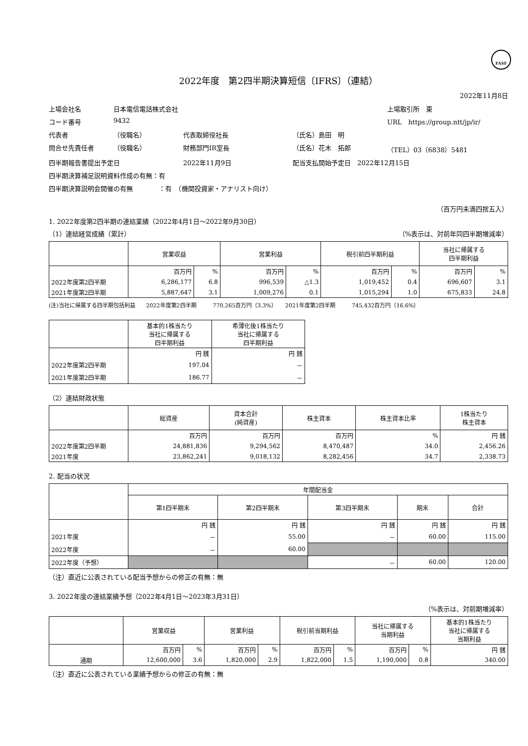FASF
2022年度　第2四半期決算短信〔IFRS〕（連結）
2022年11月8日
上場会社名 日本電信電話株式会社 上場取引所　東 コード番号 9432 URL　https://group.ntt/jp/ir/ 代表者 （役職名） 代表取締役社長 （氏名）島田　明 問合せ先責任者 （役職名） 財務部門IR室長 （氏名）花木　拓郎 （TEL）03（6838）5481 四半期報告書提出予定日 2022年11月9日 配当支払開始予定日　2022年12月15日 四半期決算補足説明資料作成の有無：有 四半期決算説明会開催の有無　　　　：有　（機関投資家・アナリスト向け）
（百万円未満四捨五入）
1. 2022年度第2四半期の連結業績（2022年4月1日～2022年9月30日）
（1）連結経営成績（累計） （%表示は、対前年同四半期増減率）
| | 営業収益 | | 営業利益 | | 税引前四半期利益 | | 当社に帰属する 四半期利益 | |
| --- | --- | --- | --- | --- | --- | --- | --- | --- |
| | 百万円 | % | 百万円 | % | 百万円 | % | 百万円 | % |
| 2022年度第2四半期 | 6,286,177 | 6.8 | 996,539 | △1.3 | 1,019,452 | 0.4 | 696,607 | 3.1 |
| 2021年度第2四半期 | 5,887,647 | 3.1 | 1,009,276 | 0.1 | 1,015,294 | 1.0 | 675,833 | 24.8 |
(注)当社に帰属する四半期包括利益　　2022年度第2四半期　　　770,265百万円（3.3%）　　2021年度第2四半期　　　745,432百万円（16.6%）
| | 基本的1株当たり 当社に帰属する 四半期利益 | 希薄化後1株当たり 当社に帰属する 四半期利益 |
| --- | --- | --- |
| | 円 銭 | 円 銭 |
| 2022年度第2四半期 | 197.04 | － |
| 2021年度第2四半期 | 186.77 | － |
（2）連結財政状態
| | 総資産 | 資本合計 (純資産) | 株主資本 | 株主資本比率 | 1株当たり 株主資本 |
| --- | --- | --- | --- | --- | --- |
| | 百万円 | 百万円 | 百万円 | % | 円 銭 |
| 2022年度第2四半期 | 24,881,836 | 9,294,562 | 8,470,487 | 34.0 | 2,456.26 |
| 2021年度 | 23,862,241 | 9,018,132 | 8,282,456 | 34.7 | 2,338.73 |
2. 配当の状況
| | 年間配当金 | | | | |
| --- | --- | --- | --- | --- | --- |
| | 第1四半期末 | 第2四半期末 | 第3四半期末 | 期末 | 合計 |
| | 円 銭 | 円 銭 | 円 銭 | 円 銭 | 円 銭 |
| 2021年度 | － | 55.00 | － | 60.00 | 115.00 |
| 2022年度 | － | 60.00 | | | |
| 2022年度（予想） | | | － | 60.00 | 120.00 |
（注）直近に公表されている配当予想からの修正の有無：無
3. 2022年度の連結業績予想（2022年4月1日～2023年3月31日）
（%表示は、対前期増減率）
| | 営業収益 | | 営業利益 | | 税引前当期利益 | | 当社に帰属する 当期利益 | | 基本的1株当たり 当社に帰属する 当期利益 |
| --- | --- | --- | --- | --- | --- | --- | --- | --- | --- |
| | 百万円 | % | 百万円 | % | 百万円 | % | 百万円 | % | 円 銭 |
| 通期 | 12,600,000 | 3.6 | 1,820,000 | 2.9 | 1,822,000 | 1.5 | 1,190,000 | 0.8 | 340.00 |
（注）直近に公表されている業績予想からの修正の有無：無